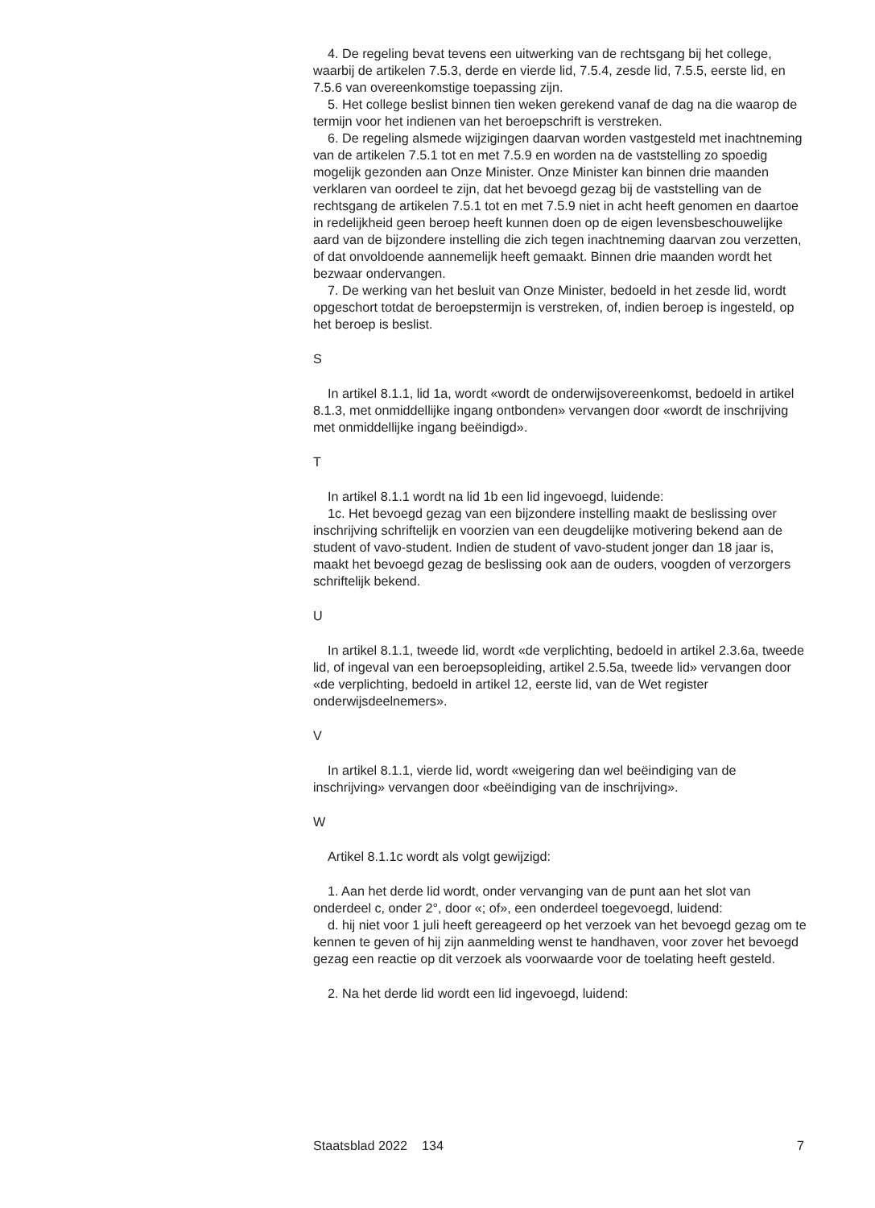4. De regeling bevat tevens een uitwerking van de rechtsgang bij het college, waarbij de artikelen 7.5.3, derde en vierde lid, 7.5.4, zesde lid, 7.5.5, eerste lid, en 7.5.6 van overeenkomstige toepassing zijn.
5. Het college beslist binnen tien weken gerekend vanaf de dag na die waarop de termijn voor het indienen van het beroepschrift is verstreken.
6. De regeling alsmede wijzigingen daarvan worden vastgesteld met inachtneming van de artikelen 7.5.1 tot en met 7.5.9 en worden na de vaststelling zo spoedig mogelijk gezonden aan Onze Minister. Onze Minister kan binnen drie maanden verklaren van oordeel te zijn, dat het bevoegd gezag bij de vaststelling van de rechtsgang de artikelen 7.5.1 tot en met 7.5.9 niet in acht heeft genomen en daartoe in redelijkheid geen beroep heeft kunnen doen op de eigen levensbeschouwelijke aard van de bijzondere instelling die zich tegen inachtneming daarvan zou verzetten, of dat onvoldoende aannemelijk heeft gemaakt. Binnen drie maanden wordt het bezwaar ondervangen.
7. De werking van het besluit van Onze Minister, bedoeld in het zesde lid, wordt opgeschort totdat de beroepstermijn is verstreken, of, indien beroep is ingesteld, op het beroep is beslist.
S
In artikel 8.1.1, lid 1a, wordt «wordt de onderwijsovereenkomst, bedoeld in artikel 8.1.3, met onmiddellijke ingang ontbonden» vervangen door «wordt de inschrijving met onmiddellijke ingang beëindigd».
T
In artikel 8.1.1 wordt na lid 1b een lid ingevoegd, luidende:
1c. Het bevoegd gezag van een bijzondere instelling maakt de beslissing over inschrijving schriftelijk en voorzien van een deugdelijke motivering bekend aan de student of vavo-student. Indien de student of vavo-student jonger dan 18 jaar is, maakt het bevoegd gezag de beslissing ook aan de ouders, voogden of verzorgers schriftelijk bekend.
U
In artikel 8.1.1, tweede lid, wordt «de verplichting, bedoeld in artikel 2.3.6a, tweede lid, of ingeval van een beroepsopleiding, artikel 2.5.5a, tweede lid» vervangen door «de verplichting, bedoeld in artikel 12, eerste lid, van de Wet register onderwijsdeelnemers».
V
In artikel 8.1.1, vierde lid, wordt «weigering dan wel beëindiging van de inschrijving» vervangen door «beëindiging van de inschrijving».
W
Artikel 8.1.1c wordt als volgt gewijzigd:
1. Aan het derde lid wordt, onder vervanging van de punt aan het slot van onderdeel c, onder 2°, door «; of», een onderdeel toegevoegd, luidend:
d. hij niet voor 1 juli heeft gereageerd op het verzoek van het bevoegd gezag om te kennen te geven of hij zijn aanmelding wenst te handhaven, voor zover het bevoegd gezag een reactie op dit verzoek als voorwaarde voor de toelating heeft gesteld.
2. Na het derde lid wordt een lid ingevoegd, luidend:
Staatsblad 2022 134 7